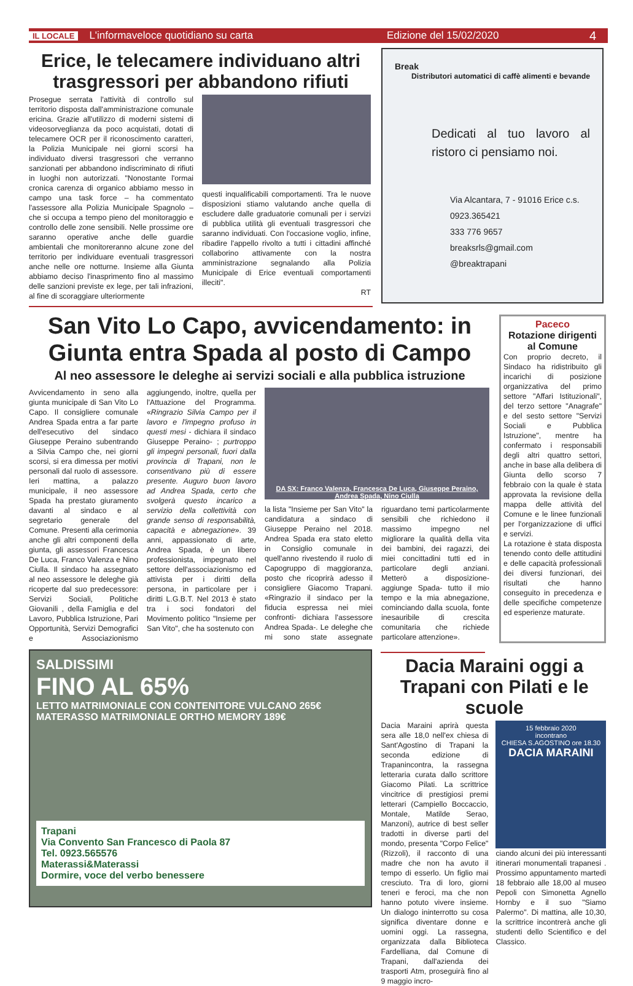IL LOCALE L'informaveloce quotidiano su carta Edizione del 15/02/2020 4
Erice, le telecamere individuano altri trasgressori per abbandono rifiuti
Prosegue serrata l'attività di controllo sul territorio disposta dall'amministrazione comunale ericina. Grazie all'utilizzo di moderni sistemi di videosorveglianza da poco acquistati, dotati di telecamere OCR per il riconoscimento caratteri, la Polizia Municipale nei giorni scorsi ha individuato diversi trasgressori che verranno sanzionati per abbandono indiscriminato di rifiuti in luoghi non autorizzati. "Nonostante l'ormai cronica carenza di organico abbiamo messo in campo una task force – ha commentato l'assessore alla Polizia Municipale Spagnolo – che si occupa a tempo pieno del monitoraggio e controllo delle zone sensibili. Nelle prossime ore saranno operative anche delle guardie ambientali che monitoreranno alcune zone del territorio per individuare eventuali trasgressori anche nelle ore notturne. Insieme alla Giunta abbiamo deciso l'inasprimento fino al massimo delle sanzioni previste ex lege, per tali infrazioni, al fine di scoraggiare ulteriormente
questi inqualificabili comportamenti. Tra le nuove disposizioni stiamo valutando anche quella di escludere dalle graduatorie comunali per i servizi di pubblica utilità gli eventuali trasgressori che saranno individuati. Con l'occasione voglio, infine, ribadire l'appello rivolto a tutti i cittadini affinché collaborino attivamente con la nostra amministrazione segnalando alla Polizia Municipale di Erice eventuali comportamenti illeciti".
RT
Break
Distributori automatici di caffè alimenti e bevande
Dedicati al tuo lavoro al ristoro ci pensiamo noi.
Via Alcantara, 7 - 91016 Erice c.s.
0923.365421
333 776 9657
breaksrls@gmail.com
@breaktrapani
San Vito Lo Capo, avvicendamento: in Giunta entra Spada al posto di Campo
Al neo assessore le deleghe ai servizi sociali e alla pubblica istruzione
Avvicendamento in seno alla giunta municipale di San Vito Lo Capo. Il consigliere comunale Andrea Spada entra a far parte dell'esecutivo del sindaco Giuseppe Peraino subentrando a Silvia Campo che, nei giorni scorsi, si era dimessa per motivi personali dal ruolo di assessore. Ieri mattina, a palazzo municipale, il neo assessore Spada ha prestato giuramento davanti al sindaco e al segretario generale del Comune. Presenti alla cerimonia anche gli altri componenti della giunta, gli assessori Francesca De Luca, Franco Valenza e Nino Ciulla. Il sindaco ha assegnato al neo assessore le deleghe già ricoperte dal suo predecessore: Servizi Sociali, Politiche Giovanili , della Famiglia e del Lavoro, Pubblica Istruzione, Pari Opportunità, Servizi Demografici e Associazionismo aggiungendo, inoltre, quella per l'Attuazione del Programma. «Ringrazio Silvia Campo per il lavoro e l'impegno profuso in questi mesi - dichiara il sindaco Giuseppe Peraino- ; purtroppo gli impegni personali, fuori dalla provincia di Trapani, non le consentivano più di essere presente. Auguro buon lavoro ad Andrea Spada, certo che svolgerà questo incarico a servizio della collettività con grande senso di responsabilità, capacità e abnegazione». 39 anni, appassionato di arte, Andrea Spada, è un libero professionista, impegnato nel settore dell'associazionismo ed attivista per i diritti della persona, in particolare per i diritti L.G.B.T. Nel 2013 è stato tra i soci fondatori del Movimento politico "Insieme per San Vito", che ha sostenuto con
DA SX: Franco Valenza, Francesca De Luca, Giuseppe Peraino, Andrea Spada, Nino Ciulla
la lista "Insieme per San Vito" la candidatura a sindaco di Giuseppe Peraino nel 2018. Andrea Spada era stato eletto in Consiglio comunale in quell'anno rivestendo il ruolo di Capogruppo di maggioranza, posto che ricoprirà adesso il consigliere Giacomo Trapani. «Ringrazio il sindaco per la fiducia espressa nei miei confronti- dichiara l'assessore Andrea Spada-. Le deleghe che mi sono state assegnate riguardano temi particolarmente sensibili che richiedono il massimo impegno nel migliorare la qualità della vita dei bambini, dei ragazzi, dei miei concittadini tutti ed in particolare degli anziani. Metterò a disposizione- aggiunge Spada- tutto il mio tempo e la mia abnegazione, cominciando dalla scuola, fonte inesauribile di crescita comunitaria che richiede particolare attenzione».
Paceco
Rotazione dirigenti al Comune
Con proprio decreto, il Sindaco ha ridistribuito gli incarichi di posizione organizzativa del primo settore "Affari Istituzionali", del terzo settore "Anagrafe" e del sesto settore "Servizi Sociali e Pubblica Istruzione", mentre ha confermato i responsabili degli altri quattro settori, anche in base alla delibera di Giunta dello scorso 7 febbraio con la quale è stata approvata la revisione della mappa delle attività del Comune e le linee funzionali per l'organizzazione di uffici e servizi.
La rotazione è stata disposta tenendo conto delle attitudini e delle capacità professionali dei diversi funzionari, dei risultati che hanno conseguito in precedenza e delle specifiche competenze ed esperienze maturate.
SALDISSIMI
FINO AL 65%
LETTO MATRIMONIALE CON CONTENITORE VULCANO 265€
MATERASSO MATRIMONIALE ORTHO MEMORY 189€
Trapani
Via Convento San Francesco di Paola 87
Tel. 0923.565576
Materassi&Materassi
Dormire, voce del verbo benessere
Dacia Maraini oggi a Trapani con Pilati e le scuole
Dacia Maraini aprirà questa sera alle 18,0 nell'ex chiesa di Sant'Agostino di Trapani la seconda edizione di Trapanincontra, la rassegna letteraria curata dallo scrittore Giacomo Pilati. La scrittrice vincitrice di prestigiosi premi letterari (Campiello Boccaccio, Montale, Matilde Serao, Manzoni), autrice di best seller tradotti in diverse parti del mondo, presenta "Corpo Felice" (Rizzoli), il racconto di una madre che non ha avuto il tempo di esserlo. Un figlio mai cresciuto. Tra di loro, giorni teneri e feroci, ma che non hanno potuto vivere insieme. Un dialogo ininterrotto su cosa significa diventare donne e uomini oggi. La rassegna, organizzata dalla Biblioteca Fardelliana, dal Comune di Trapani, dall'azienda dei trasporti Atm, proseguirà fino al 9 maggio incro-
15 febbraio 2020
incontrano
CHIESA S.AGOSTINO ore 18.30
DACIA MARAINI
ciando alcuni dei più interessanti itinerari monumentali trapanesi . Prossimo appuntamento martedì 18 febbraio alle 18,00 al museo Pepoli con Simonetta Agnello Hornby e il suo "Siamo Palermo". Di mattina, alle 10,30, la scrittrice incontrerà anche gli studenti dello Scientifico e del Classico.